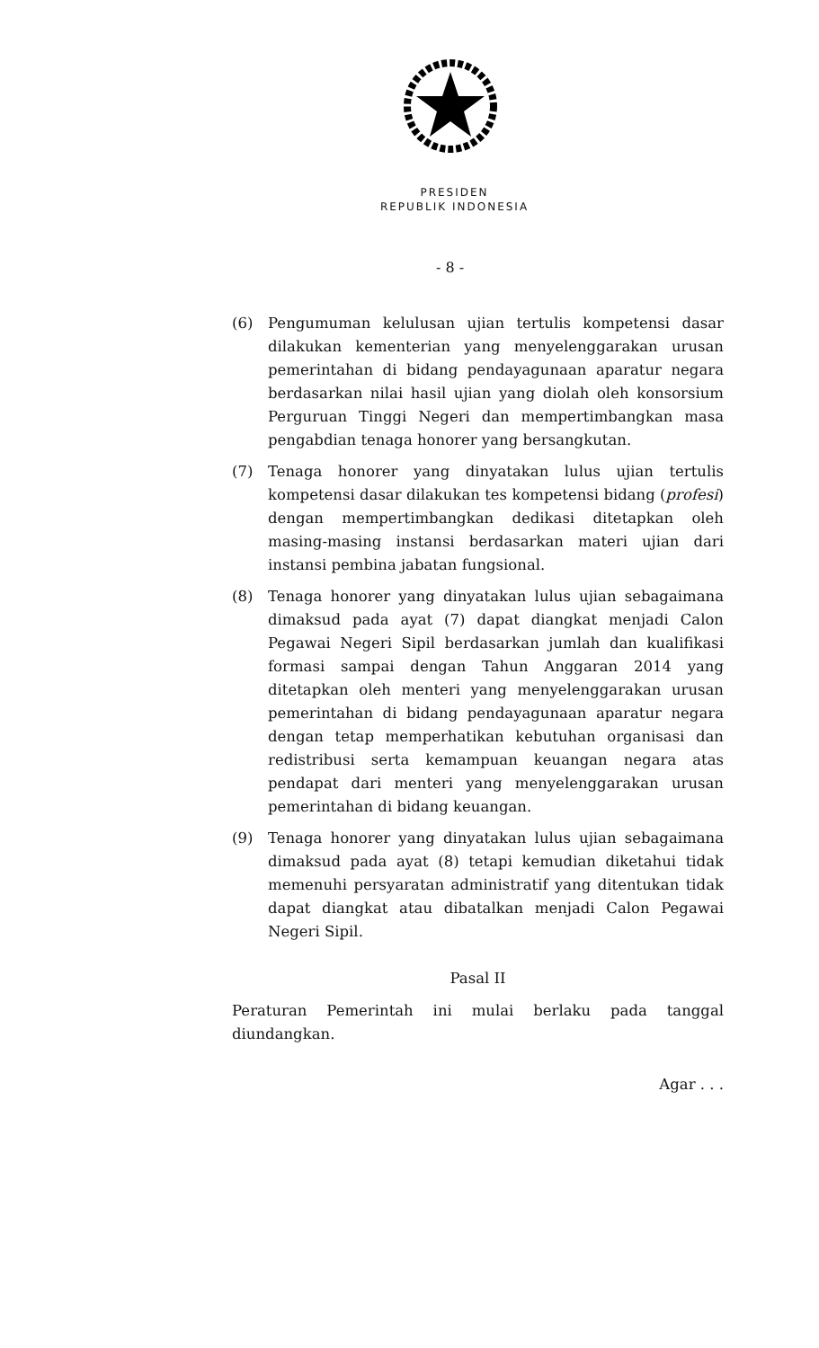PRESIDEN
REPUBLIK INDONESIA
- 8 -
(6) Pengumuman kelulusan ujian tertulis kompetensi dasar dilakukan kementerian yang menyelenggarakan urusan pemerintahan di bidang pendayagunaan aparatur negara berdasarkan nilai hasil ujian yang diolah oleh konsorsium Perguruan Tinggi Negeri dan mempertimbangkan masa pengabdian tenaga honorer yang bersangkutan.
(7) Tenaga honorer yang dinyatakan lulus ujian tertulis kompetensi dasar dilakukan tes kompetensi bidang (profesi) dengan mempertimbangkan dedikasi ditetapkan oleh masing-masing instansi berdasarkan materi ujian dari instansi pembina jabatan fungsional.
(8) Tenaga honorer yang dinyatakan lulus ujian sebagaimana dimaksud pada ayat (7) dapat diangkat menjadi Calon Pegawai Negeri Sipil berdasarkan jumlah dan kualifikasi formasi sampai dengan Tahun Anggaran 2014 yang ditetapkan oleh menteri yang menyelenggarakan urusan pemerintahan di bidang pendayagunaan aparatur negara dengan tetap memperhatikan kebutuhan organisasi dan redistribusi serta kemampuan keuangan negara atas pendapat dari menteri yang menyelenggarakan urusan pemerintahan di bidang keuangan.
(9) Tenaga honorer yang dinyatakan lulus ujian sebagaimana dimaksud pada ayat (8) tetapi kemudian diketahui tidak memenuhi persyaratan administratif yang ditentukan tidak dapat diangkat atau dibatalkan menjadi Calon Pegawai Negeri Sipil.
Pasal II
Peraturan Pemerintah ini mulai berlaku pada tanggal diundangkan.
Agar . . .